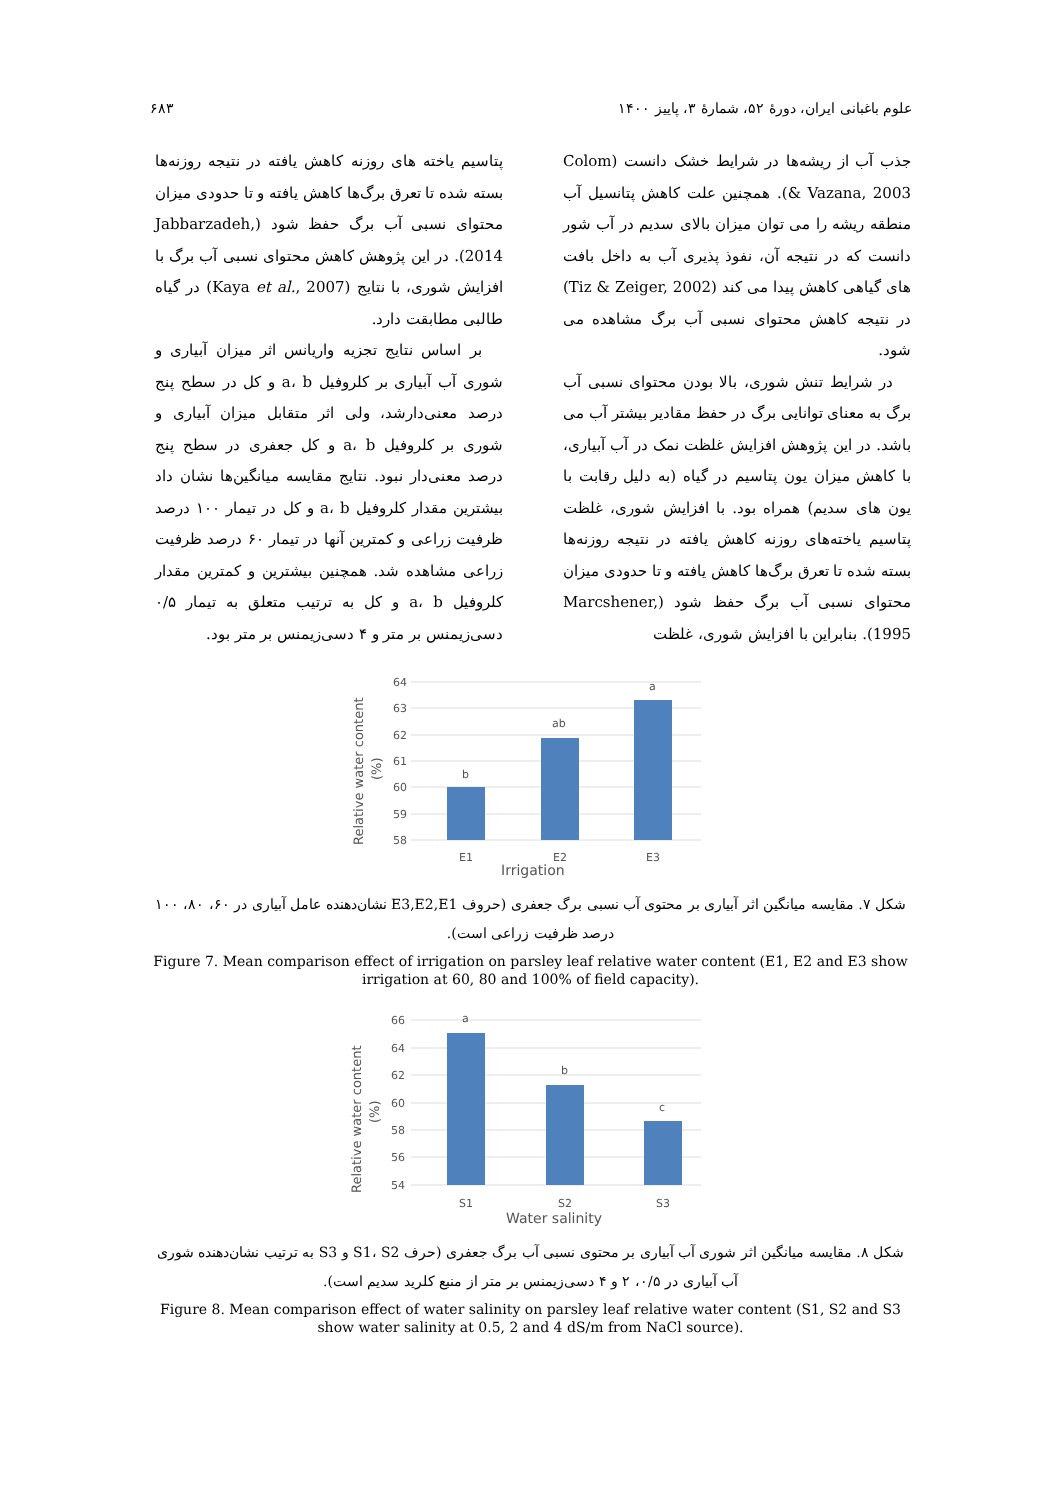علوم باغبانی ایران، دورهٔ ۵۲، شمارهٔ ۳، پاییز ۱۴۰۰ ۶۸۳
جذب آب از ریشه‌ها در شرایط خشک دانست (Colom & Vazana, 2003). همچنین علت کاهش پتانسیل آب منطقه ریشه را می توان میزان بالای سدیم در آب شور دانست که در نتیجه آن، نفوذ پذیری آب به داخل بافت های گیاهی کاهش پیدا می کند (Tiz & Zeiger, 2002) در نتیجه کاهش محتوای نسبی آب برگ مشاهده می شود.
در شرایط تنش شوری، بالا بودن محتوای نسبی آب برگ به معنای توانایی برگ در حفظ مقادیر بیشتر آب می باشد. در این پژوهش افزایش غلظت نمک در آب آبیاری، با کاهش میزان یون پتاسیم در گیاه (به دلیل رقابت با یون های سدیم) همراه بود. با افزایش شوری، غلظت پتاسیم یاخته‌های روزنه کاهش یافته در نتیجه روزنه‌ها بسته شده تا تعرق برگ‌ها کاهش یافته و تا حدودی میزان محتوای نسبی آب برگ حفظ شود (Marcshener, 1995). بنابراین با افزایش شوری، غلظت
پتاسیم یاخته های روزنه کاهش یافته در نتیجه روزنه‌ها بسته شده تا تعرق برگ‌ها کاهش یافته و تا حدودی میزان محتوای نسبی آب برگ حفظ شود (Jabbarzadeh, 2014). در این پژوهش کاهش محتوای نسبی آب برگ با افزایش شوری، با نتایج (Kaya et al., 2007) در گیاه طالبی مطابقت دارد.
بر اساس نتایج تجزیه واریانس اثر میزان آبیاری و شوری آب آبیاری بر کلروفیل a، b و کل در سطح پنج درصد معنی‌دارشد، ولی اثر متقابل میزان آبیاری و شوری بر کلروفیل a، b و کل جعفری در سطح پنج درصد معنی‌دار نبود. نتایج مقایسه میانگین‌ها نشان داد بیشترین مقدار کلروفیل a، b و کل در تیمار ۱۰۰ درصد ظرفیت زراعی و کمترین آنها در تیمار ۶۰ درصد ظرفیت زراعی مشاهده شد. همچنین بیشترین و کمترین مقدار کلروفیل a، b و کل به ترتیب متعلق به تیمار ۰/۵ دسی‌زیمنس بر متر و ۴ دسی‌زیمنس بر متر بود.
64
63
62
61
60
59
58
b
ab
a
E1
E2
E3
Irrigation
Relative water content
(%)
شکل ۷. مقایسه میانگین اثر آبیاری بر محتوی آب نسبی برگ جعفری (حروف E3,E2,E1 نشان‌دهنده عامل آبیاری در ۶۰، ۸۰، ۱۰۰ درصد ظرفیت زراعی است).
Figure 7. Mean comparison effect of irrigation on parsley leaf relative water content (E1, E2 and E3 show irrigation at 60, 80 and 100% of field capacity).
66
64
62
60
58
56
54
a
b
c
S1
S2
S3
Water salinity
Relative water content
(%)
شکل ۸. مقایسه میانگین اثر شوری آب آبیاری بر محتوی نسبی آب برگ جعفری (حرف S1، S2 و S3 به ترتیب نشان‌دهنده شوری آب آبیاری در ۰/۵، ۲ و ۴ دسی‌زیمنس بر متر از منبع کلرید سدیم است).
Figure 8. Mean comparison effect of water salinity on parsley leaf relative water content (S1, S2 and S3 show water salinity at 0.5, 2 and 4 dS/m from NaCl source).